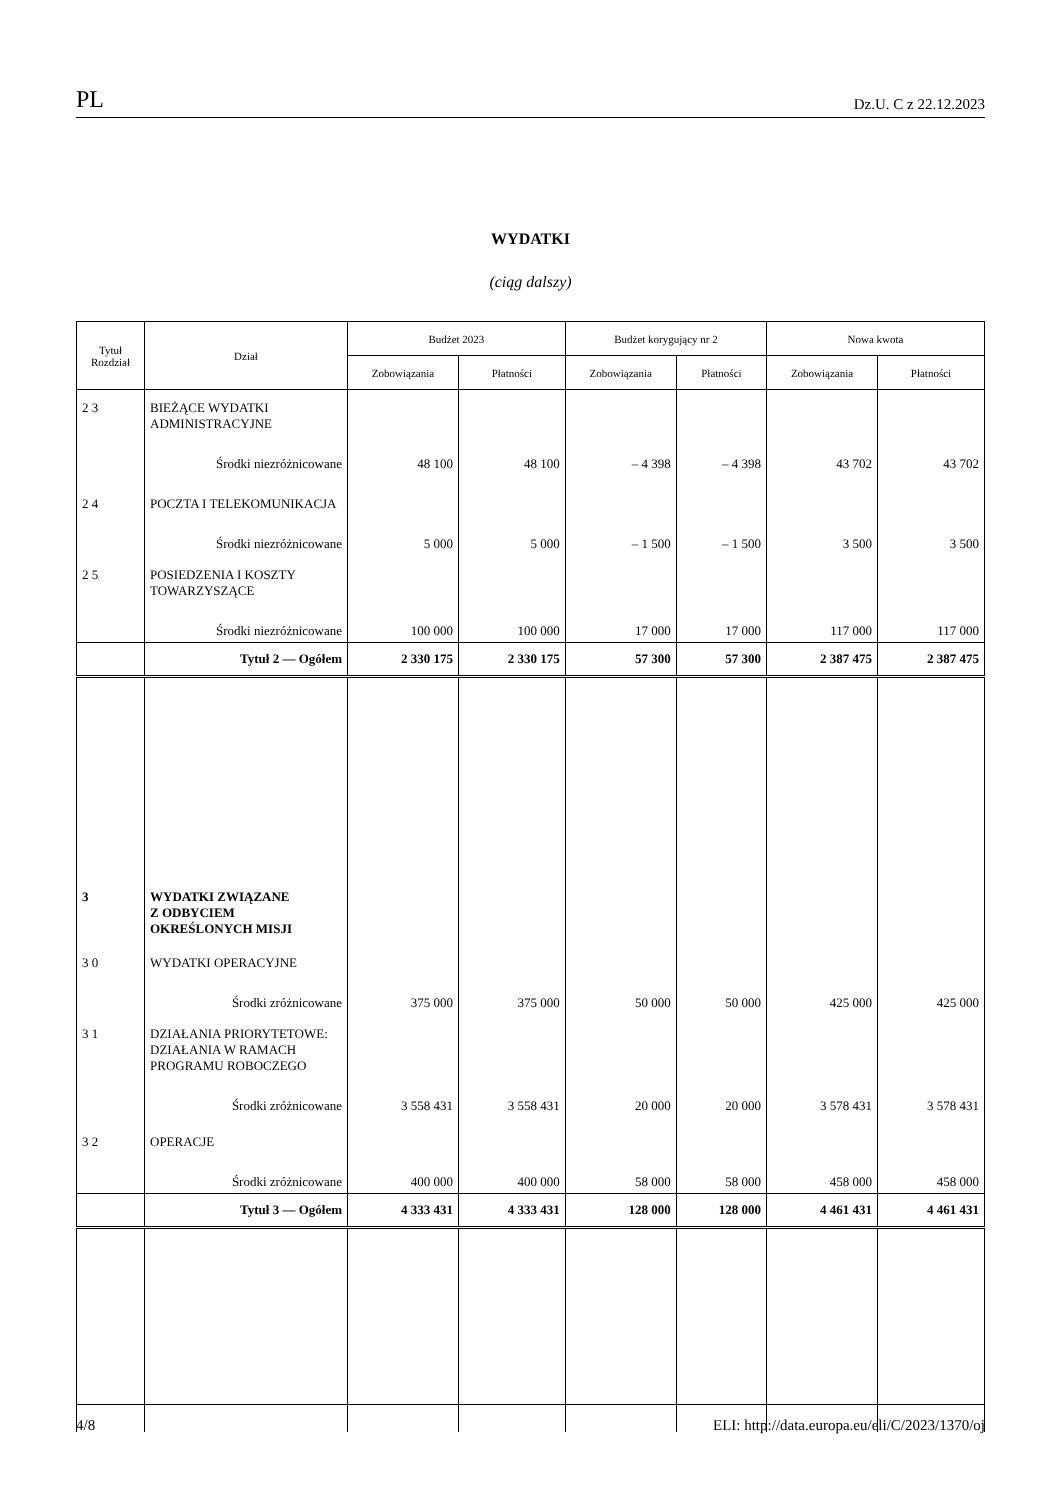PL Dz.U. C z 22.12.2023
WYDATKI
(ciąg dalszy)
| Tytuł Rozdział | Dział | Budżet 2023 | | Budżet korygujący nr 2 | | Nowa kwota | |
| --- | --- | --- | --- | --- | --- | --- | --- |
| | | Zobowiązania | Płatności | Zobowiązania | Płatności | Zobowiązania | Płatności |
| 2 3 | BIEŻĄCE WYDATKI ADMINISTRACYJNE | | | | | | |
| | Środki niezróżnicowane | 48 100 | 48 100 | – 4 398 | – 4 398 | 43 702 | 43 702 |
| 2 4 | POCZTA I TELEKOMUNIKACJA | | | | | | |
| | Środki niezróżnicowane | 5 000 | 5 000 | – 1 500 | – 1 500 | 3 500 | 3 500 |
| 2 5 | POSIEDZENIA I KOSZTY TOWARZYSZĄCE | | | | | | |
| | Środki niezróżnicowane | 100 000 | 100 000 | 17 000 | 17 000 | 117 000 | 117 000 |
| | Tytuł 2 — Ogółem | 2 330 175 | 2 330 175 | 57 300 | 57 300 | 2 387 475 | 2 387 475 |
| 3 | WYDATKI ZWIĄZANE Z ODBYCIEM OKREŚLONYCH MISJI | | | | | | |
| 3 0 | WYDATKI OPERACYJNE | | | | | | |
| | Środki zróżnicowane | 375 000 | 375 000 | 50 000 | 50 000 | 425 000 | 425 000 |
| 3 1 | DZIAŁANIA PRIORYTETOWE: DZIAŁANIA W RAMACH PROGRAMU ROBOCZEGO | | | | | | |
| | Środki zróżnicowane | 3 558 431 | 3 558 431 | 20 000 | 20 000 | 3 578 431 | 3 578 431 |
| 3 2 | OPERACJE | | | | | | |
| | Środki zróżnicowane | 400 000 | 400 000 | 58 000 | 58 000 | 458 000 | 458 000 |
| | Tytuł 3 — Ogółem | 4 333 431 | 4 333 431 | 128 000 | 128 000 | 4 461 431 | 4 461 431 |
4/8 ELI: http://data.europa.eu/eli/C/2023/1370/oj